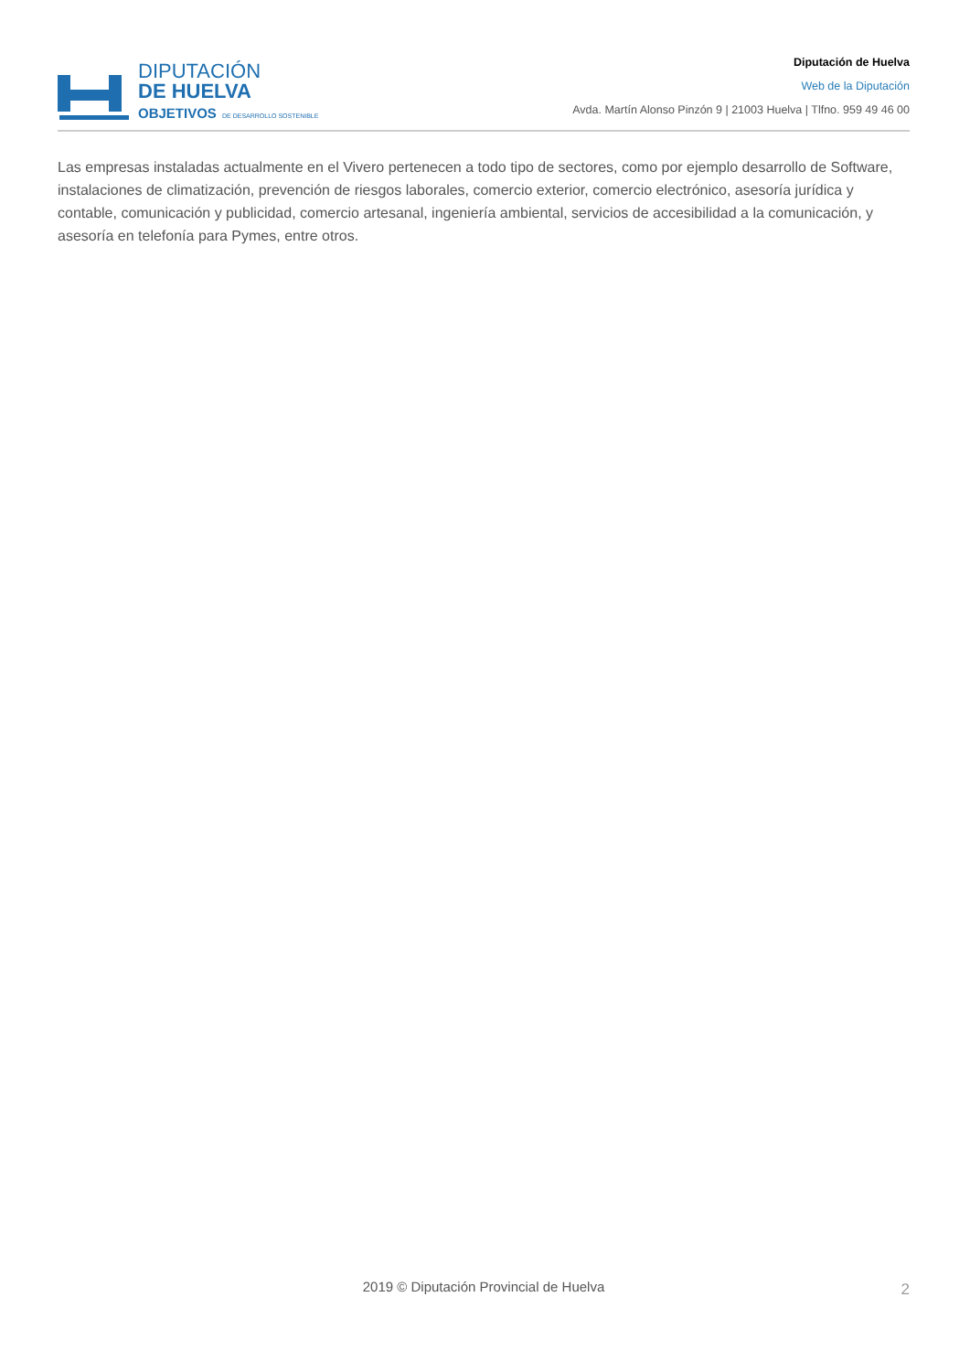DIPUTACIÓN
DE HUELVA
OBJETIVOS DE DESARROLLO SOSTENIBLE
Diputación de Huelva
Web de la Diputación
Avda. Martín Alonso Pinzón 9 | 21003 Huelva | Tlfno. 959 49 46 00
Las empresas instaladas actualmente en el Vivero pertenecen a todo tipo de sectores, como por ejemplo desarrollo de Software, instalaciones de climatización, prevención de riesgos laborales, comercio exterior, comercio electrónico, asesoría jurídica y contable, comunicación y publicidad, comercio artesanal, ingeniería ambiental, servicios de accesibilidad a la comunicación, y asesoría en telefonía para Pymes, entre otros.
2019 © Diputación Provincial de Huelva 2